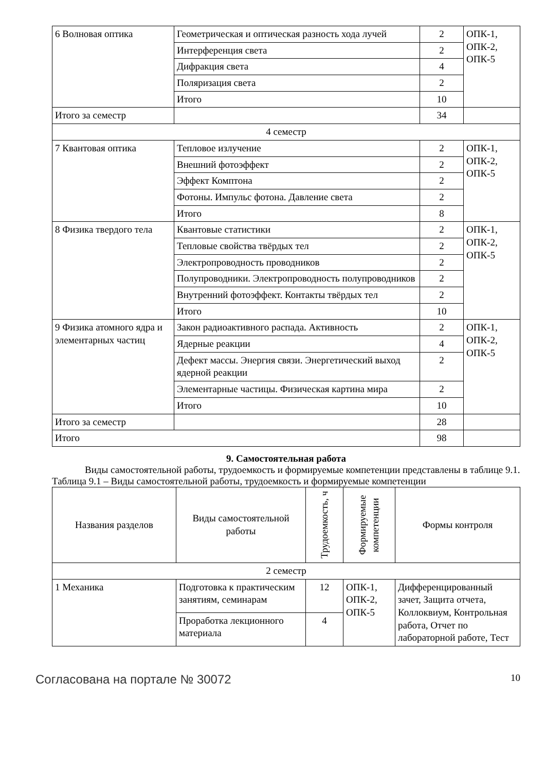| 6 Волновая оптика | Геометрическая и оптическая разность хода лучей | 2 | ОПК-1, ОПК-2, ОПК-5 |
| | Интерференция света | 2 | |
| | Дифракция света | 4 | |
| | Поляризация света | 2 | |
| | Итого | 10 | |
| Итого за семестр | | 34 | |
| 4 семестр | | | |
| 7 Квантовая оптика | Тепловое излучение | 2 | ОПК-1, ОПК-2, ОПК-5 |
| | Внешний фотоэффект | 2 | |
| | Эффект Комптона | 2 | |
| | Фотоны. Импульс фотона. Давление света | 2 | |
| | Итого | 8 | |
| 8 Физика твердого тела | Квантовые статистики | 2 | ОПК-1, ОПК-2, ОПК-5 |
| | Тепловые свойства твёрдых тел | 2 | |
| | Электропроводность проводников | 2 | |
| | Полупроводники. Электропроводность полупроводников | 2 | |
| | Внутренний фотоэффект. Контакты твёрдых тел | 2 | |
| | Итого | 10 | |
| 9 Физика атомного ядра и элементарных частиц | Закон радиоактивного распада. Активность | 2 | ОПК-1, ОПК-2, ОПК-5 |
| | Ядерные реакции | 4 | |
| | Дефект массы. Энергия связи. Энергетический выход ядерной реакции | 2 | |
| | Элементарные частицы. Физическая картина мира | 2 | |
| | Итого | 10 | |
| Итого за семестр | | 28 | |
| Итого | | 98 | |
9. Самостоятельная работа
Виды самостоятельной работы, трудоемкость и формируемые компетенции представлены в таблице 9.1.
Таблица 9.1 – Виды самостоятельной работы, трудоемкость и формируемые компетенции
| Названия разделов | Виды самостоятельной работы | Трудоемкость, ч | Формируемые компетенции | Формы контроля |
| --- | --- | --- | --- | --- |
| 2 семестр | | | | |
| 1 Механика | Подготовка к практическим занятиям, семинарам | 12 | ОПК-1, ОПК-2, ОПК-5 | Дифференцированный зачет, Защита отчета, Коллоквиум, Контрольная работа, Отчет по лабораторной работе, Тест |
| | Проработка лекционного материала | 4 | | |
Согласована на портале № 30072 10